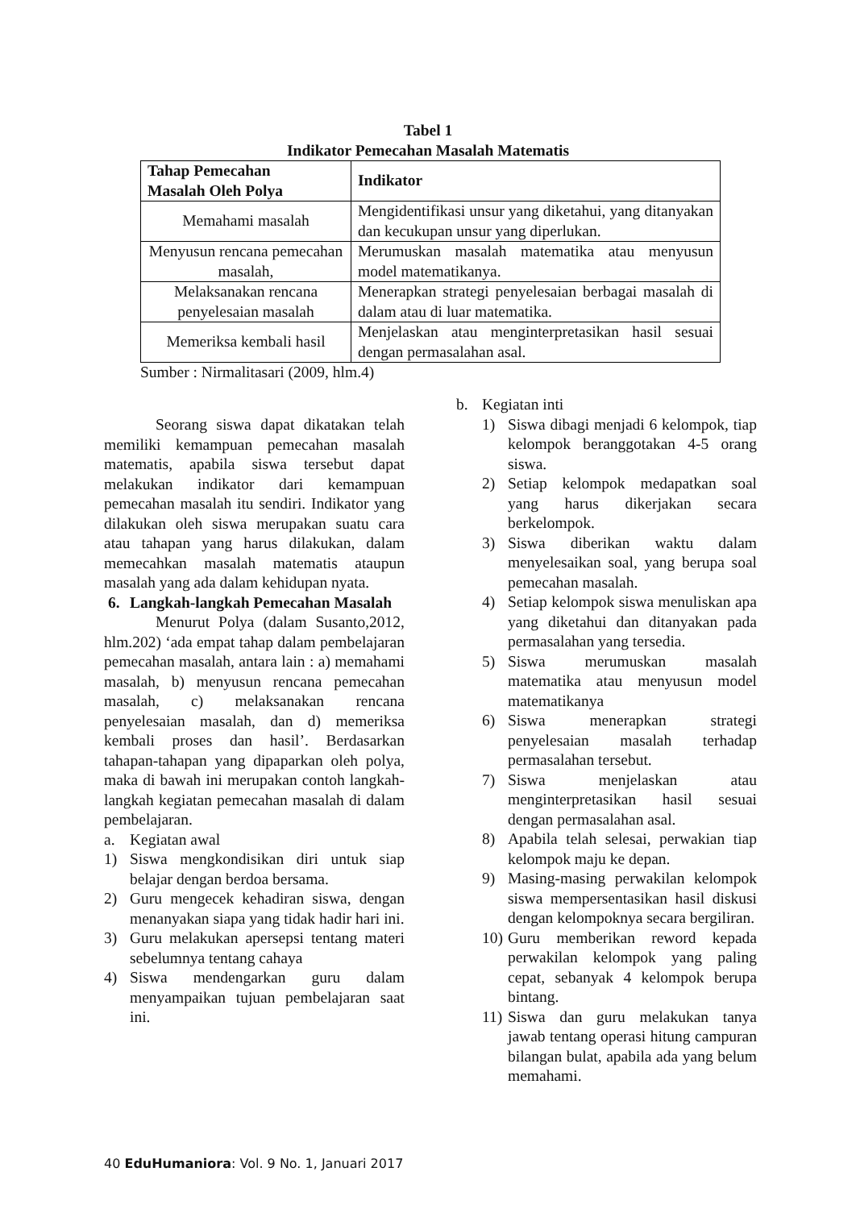Tabel 1
Indikator Pemecahan Masalah Matematis
| Tahap Pemecahan Masalah Oleh Polya | Indikator |
| --- | --- |
| Memahami masalah | Mengidentifikasi unsur yang diketahui, yang ditanyakan dan kecukupan unsur yang diperlukan. |
| Menyusun rencana pemecahan masalah, | Merumuskan masalah matematika atau menyusun model matematikanya. |
| Melaksanakan rencana penyelesaian masalah | Menerapkan strategi penyelesaian berbagai masalah di dalam atau di luar matematika. |
| Memeriksa kembali hasil | Menjelaskan atau menginterpretasikan hasil sesuai dengan permasalahan asal. |
Sumber : Nirmalitasari (2009, hlm.4)
Seorang siswa dapat dikatakan telah memiliki kemampuan pemecahan masalah matematis, apabila siswa tersebut dapat melakukan indikator dari kemampuan pemecahan masalah itu sendiri. Indikator yang dilakukan oleh siswa merupakan suatu cara atau tahapan yang harus dilakukan, dalam memecahkan masalah matematis ataupun masalah yang ada dalam kehidupan nyata.
6. Langkah-langkah Pemecahan Masalah
Menurut Polya (dalam Susanto,2012, hlm.202) ‘ada empat tahap dalam pembelajaran pemecahan masalah, antara lain : a) memahami masalah, b) menyusun rencana pemecahan masalah, c) melaksanakan rencana penyelesaian masalah, dan d) memeriksa kembali proses dan hasil’. Berdasarkan tahapan-tahapan yang dipaparkan oleh polya, maka di bawah ini merupakan contoh langkah-langkah kegiatan pemecahan masalah di dalam pembelajaran.
a. Kegiatan awal
1) Siswa mengkondisikan diri untuk siap belajar dengan berdoa bersama.
2) Guru mengecek kehadiran siswa, dengan menanyakan siapa yang tidak hadir hari ini.
3) Guru melakukan apersepsi tentang materi sebelumnya tentang cahaya
4) Siswa mendengarkan guru dalam menyampaikan tujuan pembelajaran saat ini.
b. Kegiatan inti
1) Siswa dibagi menjadi 6 kelompok, tiap kelompok beranggotakan 4-5 orang siswa.
2) Setiap kelompok medapatkan soal yang harus dikerjakan secara berkelompok.
3) Siswa diberikan waktu dalam menyelesaikan soal, yang berupa soal pemecahan masalah.
4) Setiap kelompok siswa menuliskan apa yang diketahui dan ditanyakan pada permasalahan yang tersedia.
5) Siswa merumuskan masalah matematika atau menyusun model matematikanya
6) Siswa menerapkan strategi penyelesaian masalah terhadap permasalahan tersebut.
7) Siswa menjelaskan atau menginterpretasikan hasil sesuai dengan permasalahan asal.
8) Apabila telah selesai, perwakian tiap kelompok maju ke depan.
9) Masing-masing perwakilan kelompok siswa mempersentasikan hasil diskusi dengan kelompoknya secara bergiliran.
10) Guru memberikan reword kepada perwakilan kelompok yang paling cepat, sebanyak 4 kelompok berupa bintang.
11) Siswa dan guru melakukan tanya jawab tentang operasi hitung campuran bilangan bulat, apabila ada yang belum memahami.
40 EduHumaniora: Vol. 9 No. 1, Januari 2017